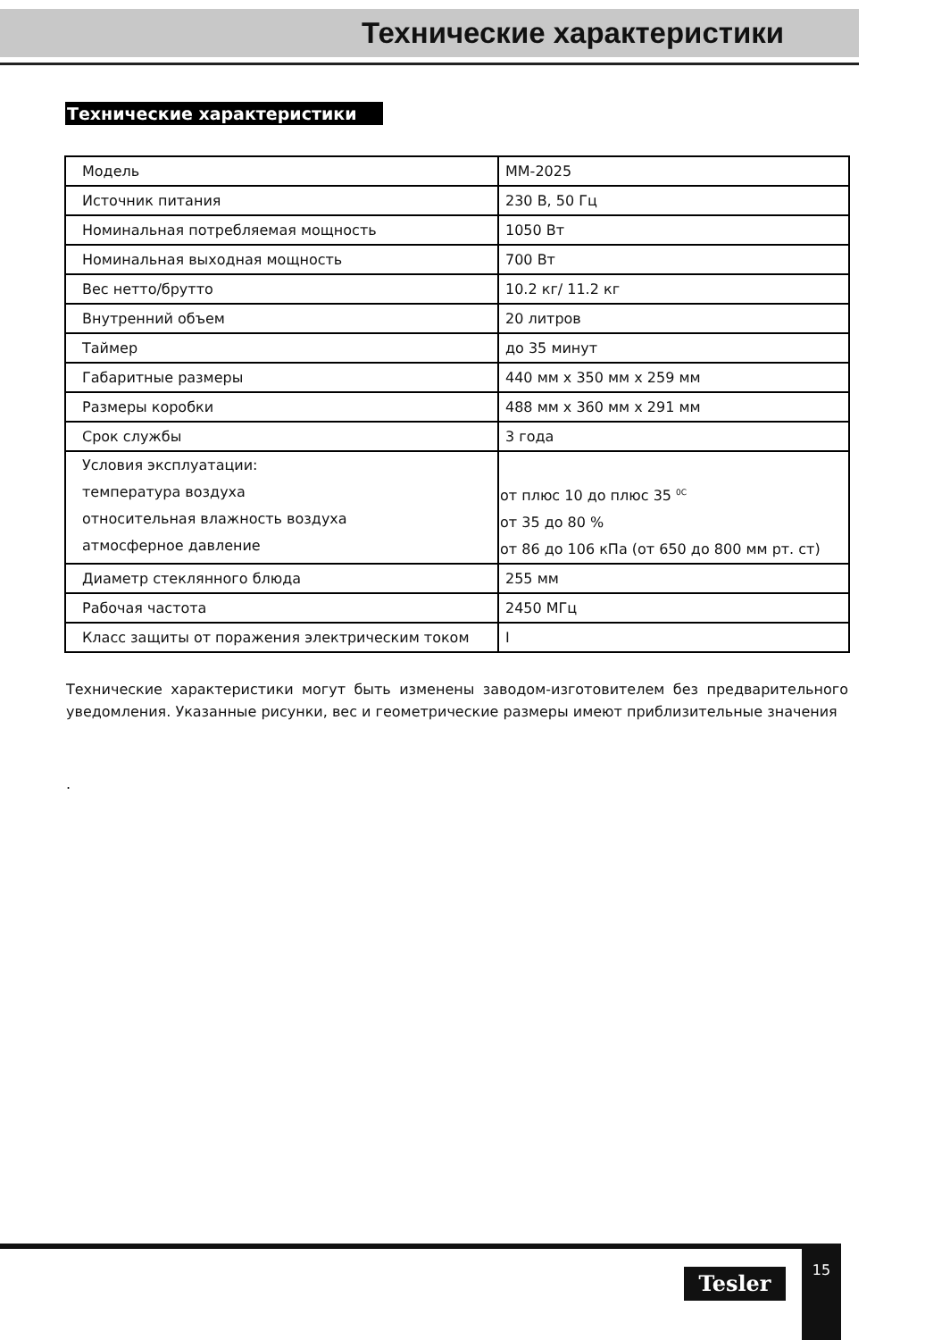Технические характеристики
Технические характеристики
| Модель | MM-2025 |
| Источник питания | 230 В, 50 Гц |
| Номинальная потребляемая мощность | 1050 Вт |
| Номинальная выходная мощность | 700 Вт |
| Вес нетто/брутто | 10.2 кг/ 11.2 кг |
| Внутренний объем | 20 литров |
| Таймер | до 35 минут |
| Габаритные размеры | 440 мм x 350 мм x 259 мм |
| Размеры коробки | 488 мм x 360 мм x 291 мм |
| Срок службы | 3 года |
| Условия эксплуатации: температура воздуха относительная влажность воздуха атмосферное давление | от плюс 10 до плюс 35 <sup>0С</sup> от 35 до 80 % от 86 до 106 кПа (от 650 до 800 мм рт. ст) |
| Диаметр стеклянного блюда | 255 мм |
| Рабочая частота | 2450 МГц |
| Класс защиты от поражения электрическим током | I |
Технические характеристики могут быть изменены заводом-изготовителем без предварительного уведомления. Указанные рисунки, вес и геометрические размеры имеют приблизительные значения
.
Tesler
15